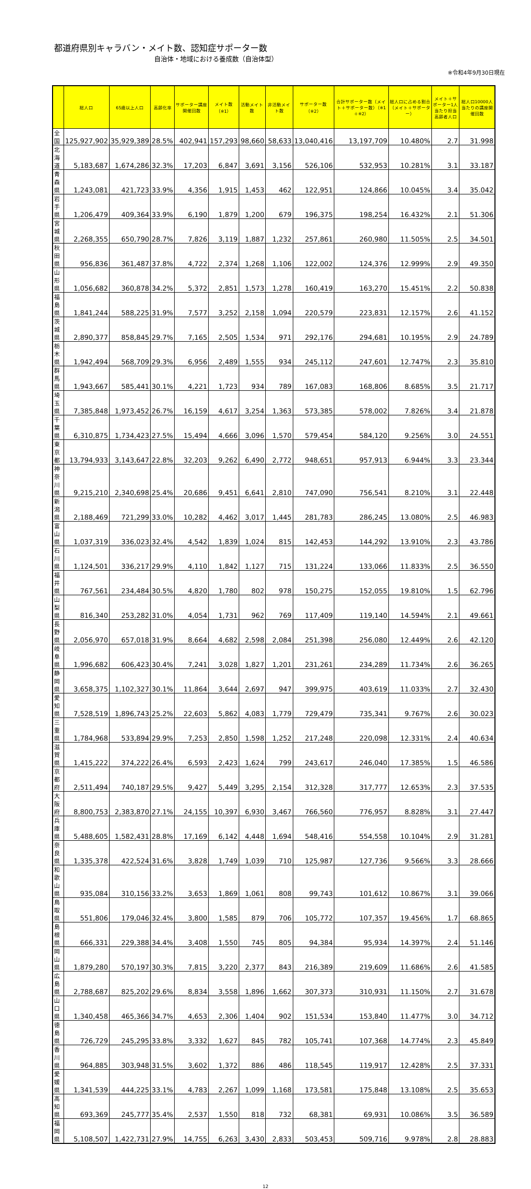都道府県別キャラバン・メイト数、認知症サポーター数
自治体・地域における養成数（自治体型）
※令和4年9月30日現在
| | 総人口 | 65歳以上人口 | 高齢化率 | サポーター講座開催回数 | メイト数 （※1） | 活動メイト数 | 非活動メイト数 | サポーター数 （※2） | 合計サポーター数（メイト＋サポーター数）（※1＋※2） | 総人口に占める割合（メイト＋サポーター） | メイト＋サポーター1人当たり担当高齢者人口 | 総人口10000人当たりの講座開催回数 |
| --- | --- | --- | --- | --- | --- | --- | --- | --- | --- | --- | --- | --- |
| 全国 | 125,927,902 | 35,929,389 | 28.5% | 402,941 | 157,293 | 98,660 | 58,633 | 13,040,416 | 13,197,709 | 10.480% | 2.7 | 31.998 |
| 北海道 | 5,183,687 | 1,674,286 | 32.3% | 17,203 | 6,847 | 3,691 | 3,156 | 526,106 | 532,953 | 10.281% | 3.1 | 33.187 |
| 青森県 | 1,243,081 | 421,723 | 33.9% | 4,356 | 1,915 | 1,453 | 462 | 122,951 | 124,866 | 10.045% | 3.4 | 35.042 |
| 岩手県 | 1,206,479 | 409,364 | 33.9% | 6,190 | 1,879 | 1,200 | 679 | 196,375 | 198,254 | 16.432% | 2.1 | 51.306 |
| 宮城県 | 2,268,355 | 650,790 | 28.7% | 7,826 | 3,119 | 1,887 | 1,232 | 257,861 | 260,980 | 11.505% | 2.5 | 34.501 |
| 秋田県 | 956,836 | 361,487 | 37.8% | 4,722 | 2,374 | 1,268 | 1,106 | 122,002 | 124,376 | 12.999% | 2.9 | 49.350 |
| 山形県 | 1,056,682 | 360,878 | 34.2% | 5,372 | 2,851 | 1,573 | 1,278 | 160,419 | 163,270 | 15.451% | 2.2 | 50.838 |
| 福島県 | 1,841,244 | 588,225 | 31.9% | 7,577 | 3,252 | 2,158 | 1,094 | 220,579 | 223,831 | 12.157% | 2.6 | 41.152 |
| 茨城県 | 2,890,377 | 858,845 | 29.7% | 7,165 | 2,505 | 1,534 | 971 | 292,176 | 294,681 | 10.195% | 2.9 | 24.789 |
| 栃木県 | 1,942,494 | 568,709 | 29.3% | 6,956 | 2,489 | 1,555 | 934 | 245,112 | 247,601 | 12.747% | 2.3 | 35.810 |
| 群馬県 | 1,943,667 | 585,441 | 30.1% | 4,221 | 1,723 | 934 | 789 | 167,083 | 168,806 | 8.685% | 3.5 | 21.717 |
| 埼玉県 | 7,385,848 | 1,973,452 | 26.7% | 16,159 | 4,617 | 3,254 | 1,363 | 573,385 | 578,002 | 7.826% | 3.4 | 21.878 |
| 千葉県 | 6,310,875 | 1,734,423 | 27.5% | 15,494 | 4,666 | 3,096 | 1,570 | 579,454 | 584,120 | 9.256% | 3.0 | 24.551 |
| 東京都 | 13,794,933 | 3,143,647 | 22.8% | 32,203 | 9,262 | 6,490 | 2,772 | 948,651 | 957,913 | 6.944% | 3.3 | 23.344 |
| 神奈川県 | 9,215,210 | 2,340,698 | 25.4% | 20,686 | 9,451 | 6,641 | 2,810 | 747,090 | 756,541 | 8.210% | 3.1 | 22.448 |
| 新潟県 | 2,188,469 | 721,299 | 33.0% | 10,282 | 4,462 | 3,017 | 1,445 | 281,783 | 286,245 | 13.080% | 2.5 | 46.983 |
| 富山県 | 1,037,319 | 336,023 | 32.4% | 4,542 | 1,839 | 1,024 | 815 | 142,453 | 144,292 | 13.910% | 2.3 | 43.786 |
| 石川県 | 1,124,501 | 336,217 | 29.9% | 4,110 | 1,842 | 1,127 | 715 | 131,224 | 133,066 | 11.833% | 2.5 | 36.550 |
| 福井県 | 767,561 | 234,484 | 30.5% | 4,820 | 1,780 | 802 | 978 | 150,275 | 152,055 | 19.810% | 1.5 | 62.796 |
| 山梨県 | 816,340 | 253,282 | 31.0% | 4,054 | 1,731 | 962 | 769 | 117,409 | 119,140 | 14.594% | 2.1 | 49.661 |
| 長野県 | 2,056,970 | 657,018 | 31.9% | 8,664 | 4,682 | 2,598 | 2,084 | 251,398 | 256,080 | 12.449% | 2.6 | 42.120 |
| 岐阜県 | 1,996,682 | 606,423 | 30.4% | 7,241 | 3,028 | 1,827 | 1,201 | 231,261 | 234,289 | 11.734% | 2.6 | 36.265 |
| 静岡県 | 3,658,375 | 1,102,327 | 30.1% | 11,864 | 3,644 | 2,697 | 947 | 399,975 | 403,619 | 11.033% | 2.7 | 32.430 |
| 愛知県 | 7,528,519 | 1,896,743 | 25.2% | 22,603 | 5,862 | 4,083 | 1,779 | 729,479 | 735,341 | 9.767% | 2.6 | 30.023 |
| 三重県 | 1,784,968 | 533,894 | 29.9% | 7,253 | 2,850 | 1,598 | 1,252 | 217,248 | 220,098 | 12.331% | 2.4 | 40.634 |
| 滋賀県 | 1,415,222 | 374,222 | 26.4% | 6,593 | 2,423 | 1,624 | 799 | 243,617 | 246,040 | 17.385% | 1.5 | 46.586 |
| 京都府 | 2,511,494 | 740,187 | 29.5% | 9,427 | 5,449 | 3,295 | 2,154 | 312,328 | 317,777 | 12.653% | 2.3 | 37.535 |
| 大阪府 | 8,800,753 | 2,383,870 | 27.1% | 24,155 | 10,397 | 6,930 | 3,467 | 766,560 | 776,957 | 8.828% | 3.1 | 27.447 |
| 兵庫県 | 5,488,605 | 1,582,431 | 28.8% | 17,169 | 6,142 | 4,448 | 1,694 | 548,416 | 554,558 | 10.104% | 2.9 | 31.281 |
| 奈良県 | 1,335,378 | 422,524 | 31.6% | 3,828 | 1,749 | 1,039 | 710 | 125,987 | 127,736 | 9.566% | 3.3 | 28.666 |
| 和歌山県 | 935,084 | 310,156 | 33.2% | 3,653 | 1,869 | 1,061 | 808 | 99,743 | 101,612 | 10.867% | 3.1 | 39.066 |
| 鳥取県 | 551,806 | 179,046 | 32.4% | 3,800 | 1,585 | 879 | 706 | 105,772 | 107,357 | 19.456% | 1.7 | 68.865 |
| 島根県 | 666,331 | 229,388 | 34.4% | 3,408 | 1,550 | 745 | 805 | 94,384 | 95,934 | 14.397% | 2.4 | 51.146 |
| 岡山県 | 1,879,280 | 570,197 | 30.3% | 7,815 | 3,220 | 2,377 | 843 | 216,389 | 219,609 | 11.686% | 2.6 | 41.585 |
| 広島県 | 2,788,687 | 825,202 | 29.6% | 8,834 | 3,558 | 1,896 | 1,662 | 307,373 | 310,931 | 11.150% | 2.7 | 31.678 |
| 山口県 | 1,340,458 | 465,366 | 34.7% | 4,653 | 2,306 | 1,404 | 902 | 151,534 | 153,840 | 11.477% | 3.0 | 34.712 |
| 徳島県 | 726,729 | 245,295 | 33.8% | 3,332 | 1,627 | 845 | 782 | 105,741 | 107,368 | 14.774% | 2.3 | 45.849 |
| 香川県 | 964,885 | 303,948 | 31.5% | 3,602 | 1,372 | 886 | 486 | 118,545 | 119,917 | 12.428% | 2.5 | 37.331 |
| 愛媛県 | 1,341,539 | 444,225 | 33.1% | 4,783 | 2,267 | 1,099 | 1,168 | 173,581 | 175,848 | 13.108% | 2.5 | 35.653 |
| 高知県 | 693,369 | 245,777 | 35.4% | 2,537 | 1,550 | 818 | 732 | 68,381 | 69,931 | 10.086% | 3.5 | 36.589 |
| 福岡県 | 5,108,507 | 1,422,731 | 27.9% | 14,755 | 6,263 | 3,430 | 2,833 | 503,453 | 509,716 | 9.978% | 2.8 | 28.883 |
12